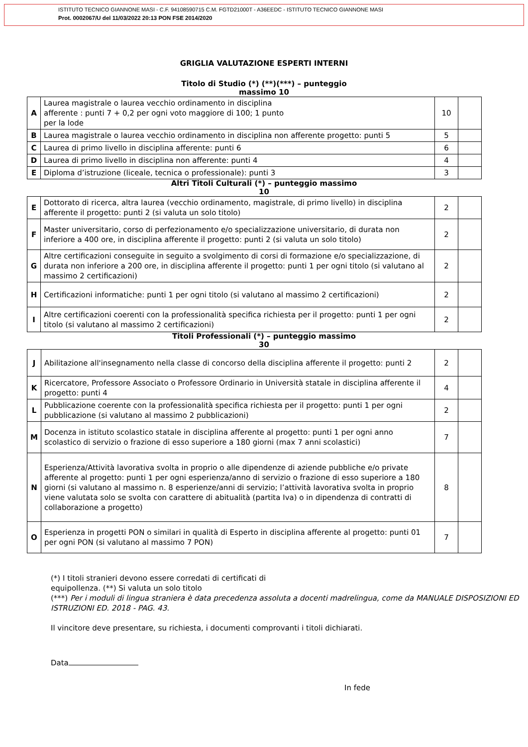ISTITUTO TECNICO GIANNONE MASI - C.F. 94108590715 C.M. FGTD21000T - A36EEDC - ISTITUTO TECNICO GIANNONE MASI
Prot. 0002067/U del 11/03/2022 20:13 PON FSE 2014/2020
GRIGLIA VALUTAZIONE ESPERTI INTERNI
Titolo di Studio (*) (**)(***) – punteggio
massimo 10
| A | Laurea magistrale o laurea vecchio ordinamento in disciplina afferente : punti 7 + 0,2 per ogni voto maggiore di 100; 1 punto per la lode | 10 | |
| B | Laurea magistrale o laurea vecchio ordinamento in disciplina non afferente progetto: punti 5 | 5 | |
| C | Laurea di primo livello in disciplina afferente: punti 6 | 6 | |
| D | Laurea di primo livello in disciplina non afferente: punti 4 | 4 | |
| E | Diploma d’istruzione (liceale, tecnica o professionale): punti 3 | 3 | |
Altri Titoli Culturali (*) – punteggio massimo
10
| E | Dottorato di ricerca, altra laurea (vecchio ordinamento, magistrale, di primo livello) in disciplina afferente il progetto: punti 2 (si valuta un solo titolo) | 2 | |
| F | Master universitario, corso di perfezionamento e/o specializzazione universitario, di durata non inferiore a 400 ore, in disciplina afferente il progetto: punti 2 (si valuta un solo titolo) | 2 | |
| G | Altre certificazioni conseguite in seguito a svolgimento di corsi di formazione e/o specializzazione, di durata non inferiore a 200 ore, in disciplina afferente il progetto: punti 1 per ogni titolo (si valutano al massimo 2 certificazioni) | 2 | |
| H | Certificazioni informatiche: punti 1 per ogni titolo (si valutano al massimo 2 certificazioni) | 2 | |
| I | Altre certificazioni coerenti con la professionalità specifica richiesta per il progetto: punti 1 per ogni titolo (si valutano al massimo 2 certificazioni) | 2 | |
Titoli Professionali (*) – punteggio massimo
30
| J | Abilitazione all'insegnamento nella classe di concorso della disciplina afferente il progetto: punti 2 | 2 | |
| K | Ricercatore, Professore Associato o Professore Ordinario in Università statale in disciplina afferente il progetto: punti 4 | 4 | |
| L | Pubblicazione coerente con la professionalità specifica richiesta per il progetto: punti 1 per ogni pubblicazione (si valutano al massimo 2 pubblicazioni) | 2 | |
| M | Docenza in istituto scolastico statale in disciplina afferente al progetto: punti 1 per ogni anno scolastico di servizio o frazione di esso superiore a 180 giorni (max 7 anni scolastici) | 7 | |
| N | Esperienza/Attività lavorativa svolta in proprio o alle dipendenze di aziende pubbliche e/o private afferente al progetto: punti 1 per ogni esperienza/anno di servizio o frazione di esso superiore a 180 giorni (si valutano al massimo n. 8 esperienze/anni di servizio; l’attività lavorativa svolta in proprio viene valutata solo se svolta con carattere di abitualità (partita Iva) o in dipendenza di contratti di collaborazione a progetto) | 8 | |
| O | Esperienza in progetti PON o similari in qualità di Esperto in disciplina afferente al progetto: punti 01 per ogni PON (si valutano al massimo 7 PON) | 7 | |
(*) I titoli stranieri devono essere corredati di certificati di
equipollenza. (**) Si valuta un solo titolo
(***) Per i moduli di lingua straniera è data precedenza assoluta a docenti madrelingua, come da MANUALE DISPOSIZIONI ED ISTRUZIONI ED. 2018 - PAG. 43.
Il vincitore deve presentare, su richiesta, i documenti comprovanti i titoli dichiarati.
Data
In fede